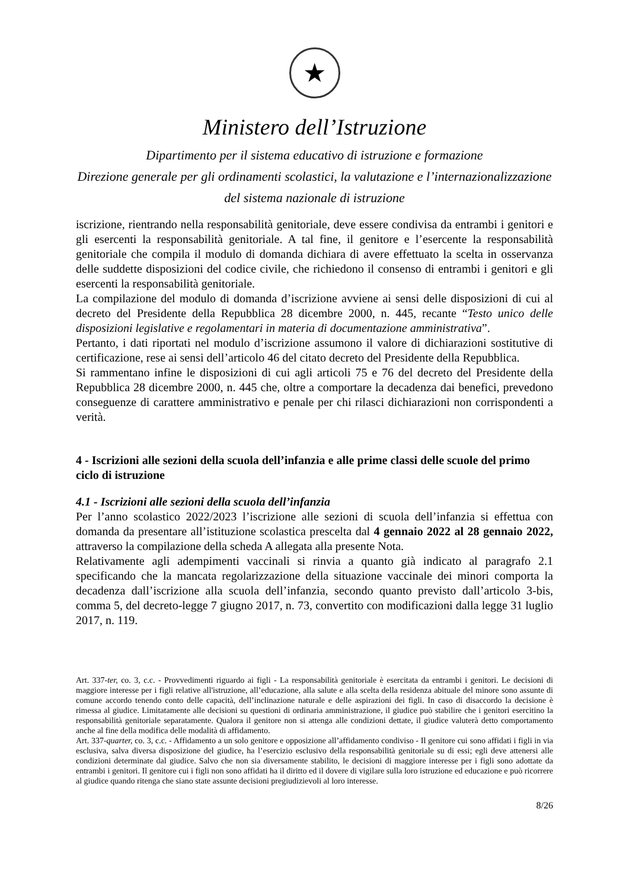★
Ministero dell’Istruzione
Dipartimento per il sistema educativo di istruzione e formazione
Direzione generale per gli ordinamenti scolastici, la valutazione e l’internazionalizzazione
del sistema nazionale di istruzione
iscrizione, rientrando nella responsabilità genitoriale, deve essere condivisa da entrambi i genitori e gli esercenti la responsabilità genitoriale. A tal fine, il genitore e l’esercente la responsabilità genitoriale che compila il modulo di domanda dichiara di avere effettuato la scelta in osservanza delle suddette disposizioni del codice civile, che richiedono il consenso di entrambi i genitori e gli esercenti la responsabilità genitoriale.
La compilazione del modulo di domanda d’iscrizione avviene ai sensi delle disposizioni di cui al decreto del Presidente della Repubblica 28 dicembre 2000, n. 445, recante “Testo unico delle disposizioni legislative e regolamentari in materia di documentazione amministrativa”.
Pertanto, i dati riportati nel modulo d’iscrizione assumono il valore di dichiarazioni sostitutive di certificazione, rese ai sensi dell’articolo 46 del citato decreto del Presidente della Repubblica.
Si rammentano infine le disposizioni di cui agli articoli 75 e 76 del decreto del Presidente della Repubblica 28 dicembre 2000, n. 445 che, oltre a comportare la decadenza dai benefici, prevedono conseguenze di carattere amministrativo e penale per chi rilasci dichiarazioni non corrispondenti a verità.
4 - Iscrizioni alle sezioni della scuola dell’infanzia e alle prime classi delle scuole del primo ciclo di istruzione
4.1 - Iscrizioni alle sezioni della scuola dell’infanzia
Per l’anno scolastico 2022/2023 l’iscrizione alle sezioni di scuola dell’infanzia si effettua con domanda da presentare all’istituzione scolastica prescelta dal 4 gennaio 2022 al 28 gennaio 2022, attraverso la compilazione della scheda A allegata alla presente Nota.
Relativamente agli adempimenti vaccinali si rinvia a quanto già indicato al paragrafo 2.1 specificando che la mancata regolarizzazione della situazione vaccinale dei minori comporta la decadenza dall’iscrizione alla scuola dell’infanzia, secondo quanto previsto dall’articolo 3-bis, comma 5, del decreto-legge 7 giugno 2017, n. 73, convertito con modificazioni dalla legge 31 luglio 2017, n. 119.
Art. 337-ter, co. 3, c.c. - Provvedimenti riguardo ai figli - La responsabilità genitoriale è esercitata da entrambi i genitori. Le decisioni di maggiore interesse per i figli relative all'istruzione, all’educazione, alla salute e alla scelta della residenza abituale del minore sono assunte di comune accordo tenendo conto delle capacità, dell’inclinazione naturale e delle aspirazioni dei figli. In caso di disaccordo la decisione è rimessa al giudice. Limitatamente alle decisioni su questioni di ordinaria amministrazione, il giudice può stabilire che i genitori esercitino la responsabilità genitoriale separatamente. Qualora il genitore non si attenga alle condizioni dettate, il giudice valuterà detto comportamento anche al fine della modifica delle modalità di affidamento.
Art. 337-quarter, co. 3, c.c. - Affidamento a un solo genitore e opposizione all’affidamento condiviso - Il genitore cui sono affidati i figli in via esclusiva, salva diversa disposizione del giudice, ha l’esercizio esclusivo della responsabilità genitoriale su di essi; egli deve attenersi alle condizioni determinate dal giudice. Salvo che non sia diversamente stabilito, le decisioni di maggiore interesse per i figli sono adottate da entrambi i genitori. Il genitore cui i figli non sono affidati ha il diritto ed il dovere di vigilare sulla loro istruzione ed educazione e può ricorrere al giudice quando ritenga che siano state assunte decisioni pregiudizievoli al loro interesse.
8/26